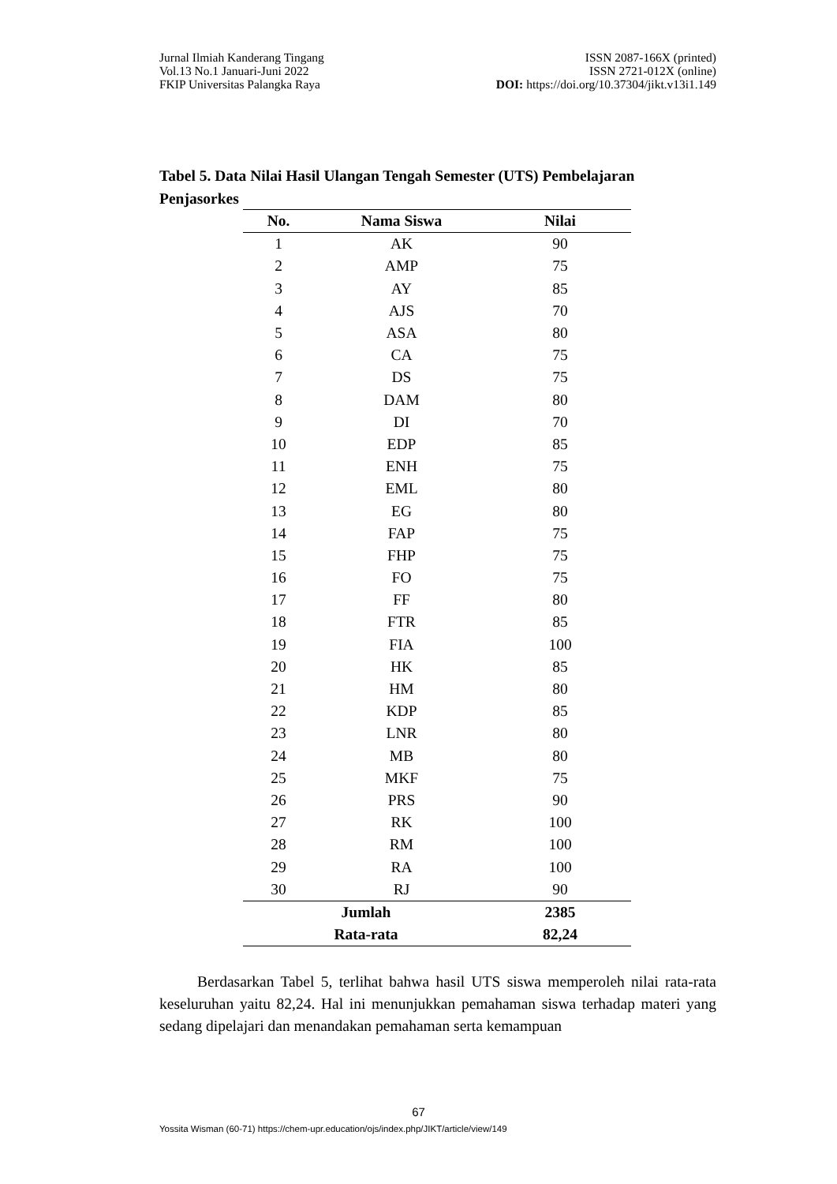Jurnal Ilmiah Kanderang Tingang
Vol.13 No.1 Januari-Juni 2022
FKIP Universitas Palangka Raya
ISSN 2087-166X (printed)
ISSN 2721-012X (online)
DOI: https://doi.org/10.37304/jikt.v13i1.149
Tabel 5. Data Nilai Hasil Ulangan Tengah Semester (UTS) Pembelajaran Penjasorkes
| No. | Nama Siswa | Nilai |
| --- | --- | --- |
| 1 | AK | 90 |
| 2 | AMP | 75 |
| 3 | AY | 85 |
| 4 | AJS | 70 |
| 5 | ASA | 80 |
| 6 | CA | 75 |
| 7 | DS | 75 |
| 8 | DAM | 80 |
| 9 | DI | 70 |
| 10 | EDP | 85 |
| 11 | ENH | 75 |
| 12 | EML | 80 |
| 13 | EG | 80 |
| 14 | FAP | 75 |
| 15 | FHP | 75 |
| 16 | FO | 75 |
| 17 | FF | 80 |
| 18 | FTR | 85 |
| 19 | FIA | 100 |
| 20 | HK | 85 |
| 21 | HM | 80 |
| 22 | KDP | 85 |
| 23 | LNR | 80 |
| 24 | MB | 80 |
| 25 | MKF | 75 |
| 26 | PRS | 90 |
| 27 | RK | 100 |
| 28 | RM | 100 |
| 29 | RA | 100 |
| 30 | RJ | 90 |
| Jumlah | | 2385 |
| Rata-rata | | 82,24 |
Berdasarkan Tabel 5, terlihat bahwa hasil UTS siswa memperoleh nilai rata-rata keseluruhan yaitu 82,24. Hal ini menunjukkan pemahaman siswa terhadap materi yang sedang dipelajari dan menandakan pemahaman serta kemampuan
67
Yossita Wisman (60-71) https://chem-upr.education/ojs/index.php/JIKT/article/view/149